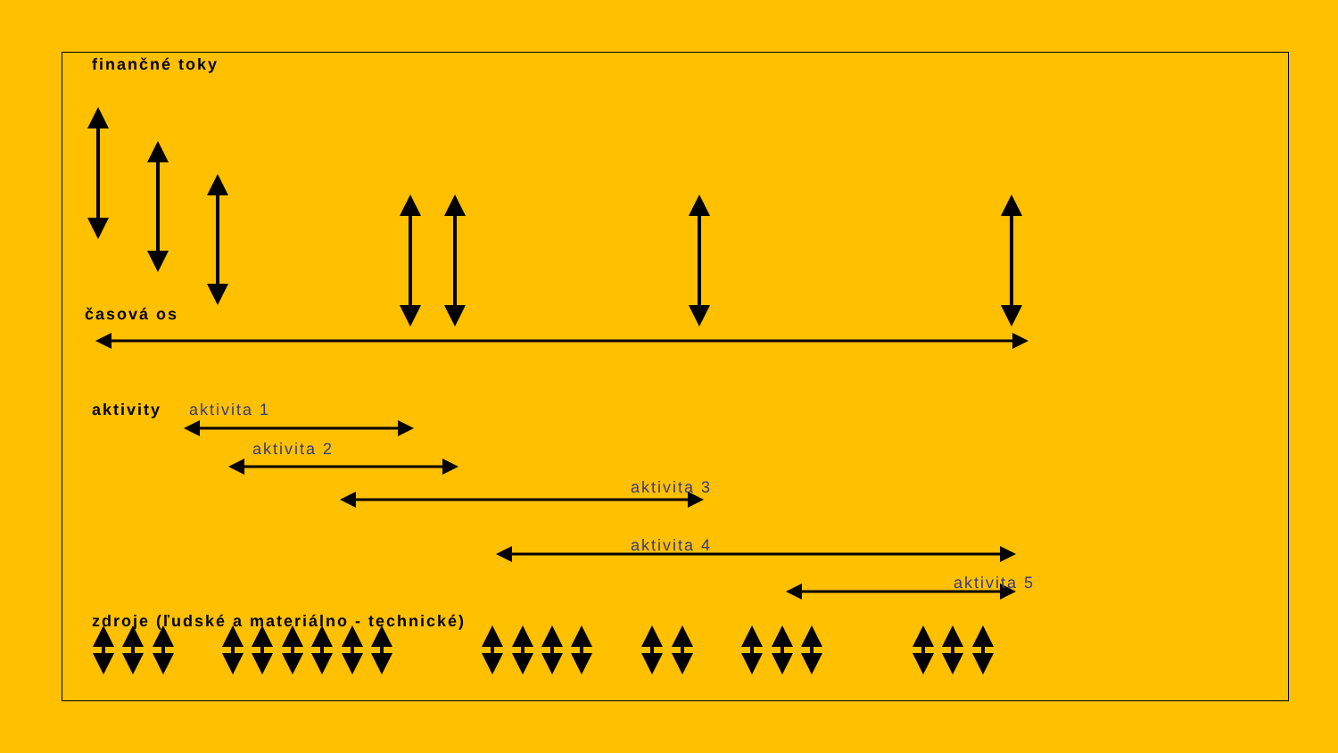finančné toky
časová os
aktivity aktivita 1
aktivita 2
aktivita 3
aktivita 4
aktivita 5
zdroje (ľudské a materiálno - technické)